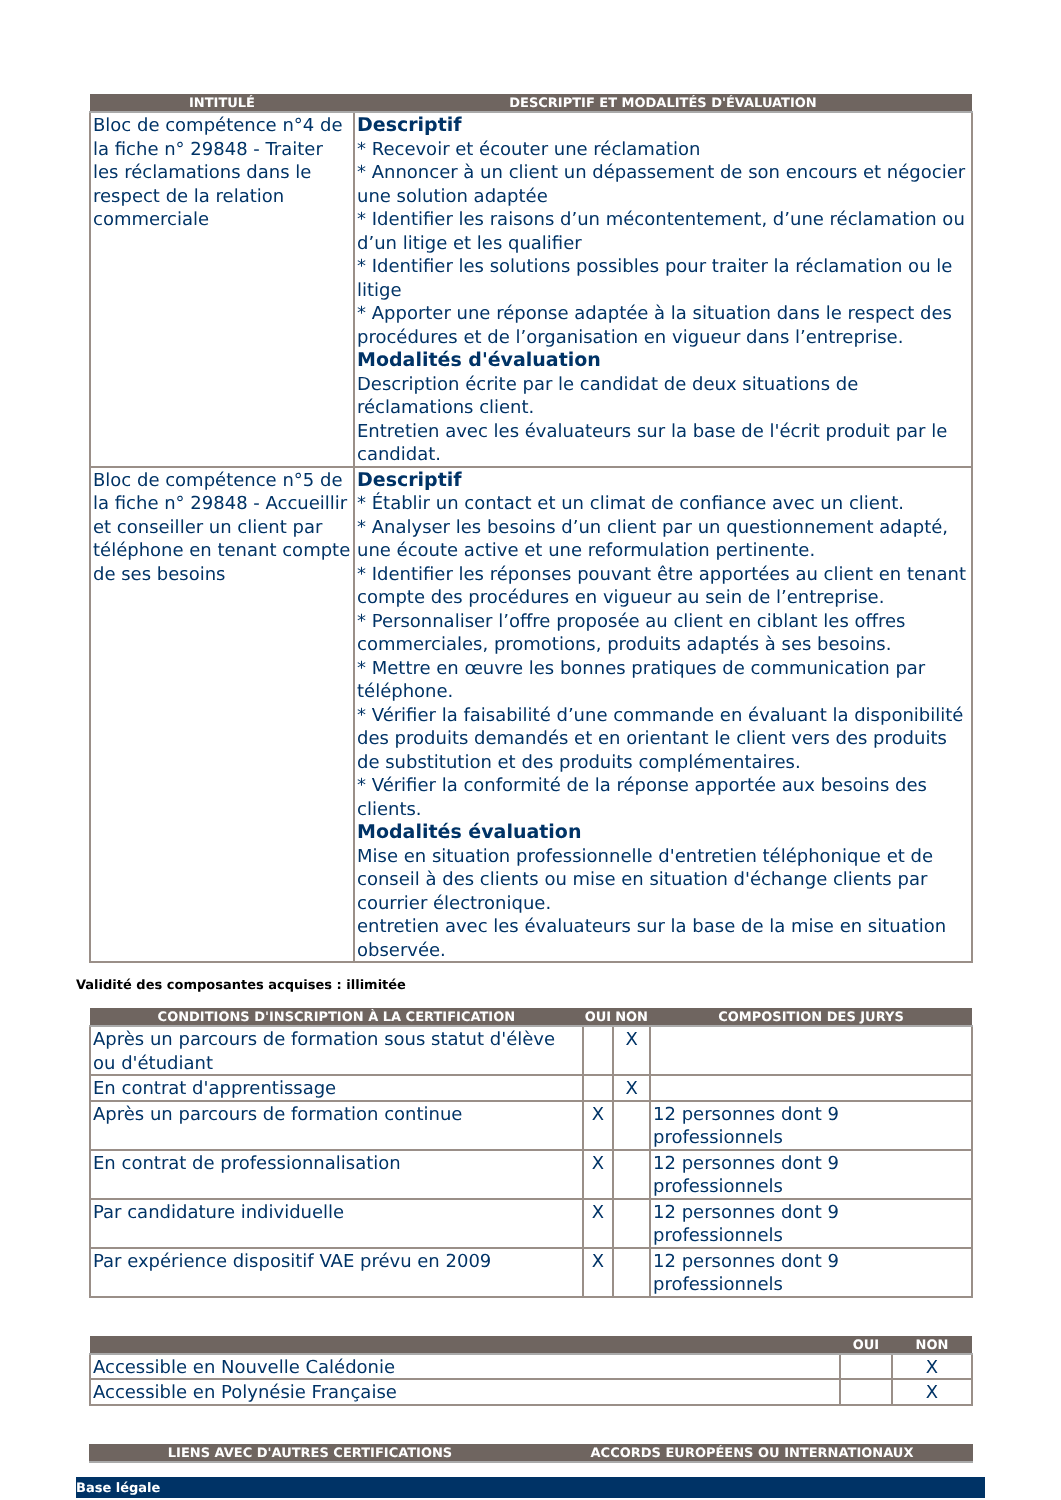| INTITULÉ | DESCRIPTIF ET MODALITÉS D'ÉVALUATION |
| --- | --- |
| Bloc de compétence n°4 de la fiche n° 29848 - Traiter les réclamations dans le respect de la relation commerciale | Descriptif * Recevoir et écouter une réclamation * Annoncer à un client un dépassement de son encours et négocier une solution adaptée * Identifier les raisons d’un mécontentement, d’une réclamation ou d’un litige et les qualifier * Identifier les solutions possibles pour traiter la réclamation ou le litige * Apporter une réponse adaptée à la situation dans le respect des procédures et de l’organisation en vigueur dans l’entreprise. Modalités d'évaluation Description écrite par le candidat de deux situations de réclamations client. Entretien avec les évaluateurs sur la base de l'écrit produit par le candidat. |
| Bloc de compétence n°5 de la fiche n° 29848 - Accueillir et conseiller un client par téléphone en tenant compte de ses besoins | Descriptif * Établir un contact et un climat de confiance avec un client. * Analyser les besoins d’un client par un questionnement adapté, une écoute active et une reformulation pertinente. * Identifier les réponses pouvant être apportées au client en tenant compte des procédures en vigueur au sein de l’entreprise. * Personnaliser l’offre proposée au client en ciblant les offres commerciales, promotions, produits adaptés à ses besoins. * Mettre en œuvre les bonnes pratiques de communication par téléphone. * Vérifier la faisabilité d’une commande en évaluant la disponibilité des produits demandés et en orientant le client vers des produits de substitution et des produits complémentaires. * Vérifier la conformité de la réponse apportée aux besoins des clients. Modalités évaluation Mise en situation professionnelle d'entretien téléphonique et de conseil à des clients ou mise en situation d'échange clients par courrier électronique. entretien avec les évaluateurs sur la base de la mise en situation observée. |
Validité des composantes acquises : illimitée
| CONDITIONS D'INSCRIPTION À LA CERTIFICATION | OUI | NON | COMPOSITION DES JURYS |
| --- | --- | --- | --- |
| Après un parcours de formation sous statut d'élève ou d'étudiant | | X | |
| En contrat d'apprentissage | | X | |
| Après un parcours de formation continue | X | | 12 personnes dont 9 professionnels |
| En contrat de professionnalisation | X | | 12 personnes dont 9 professionnels |
| Par candidature individuelle | X | | 12 personnes dont 9 professionnels |
| Par expérience dispositif VAE prévu en 2009 | X | | 12 personnes dont 9 professionnels |
| | OUI | NON |
| --- | --- | --- |
| Accessible en Nouvelle Calédonie | | X |
| Accessible en Polynésie Française | | X |
| LIENS AVEC D'AUTRES CERTIFICATIONS | ACCORDS EUROPÉENS OU INTERNATIONAUX |
| --- | --- |
Base légale